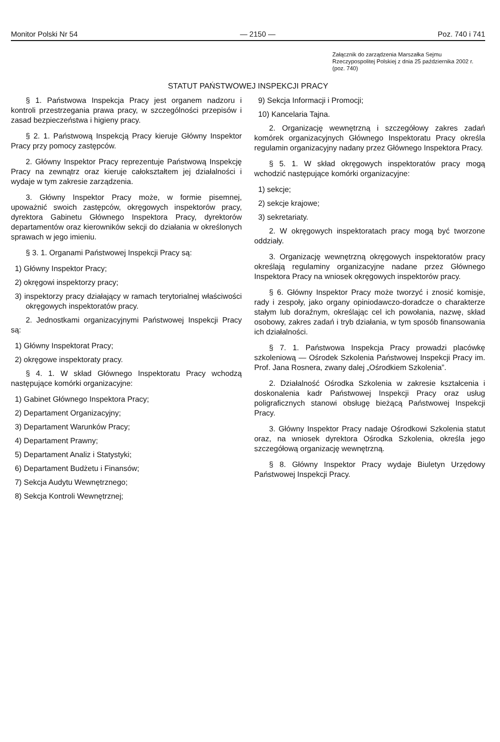Monitor Polski Nr 54 — 2150 — Poz. 740 i 741
Załącznik do zarządzenia Marszałka Sejmu Rzeczypospolitej Polskiej z dnia 25 październi­ka 2002 r. (poz. 740)
STATUT PAŃSTWOWEJ INSPEKCJI PRACY
§ 1. Państwowa Inspekcja Pracy jest organem nadzoru i kontroli przestrzegania prawa pracy, w szczególności przepisów i zasad bezpieczeństwa i higieny pracy.
§ 2. 1. Państwową Inspekcją Pracy kieruje Główny Inspektor Pracy przy pomocy zastępców.
2. Główny Inspektor Pracy reprezentuje Państwową Inspekcję Pracy na zewnątrz oraz kieruje całokształtem jej działalności i wydaje w tym zakresie zarządzenia.
3. Główny Inspektor Pracy może, w formie pisemnej, upoważnić swoich zastępców, okręgowych inspektorów pracy, dyrektora Gabinetu Głównego Inspektora Pracy, dyrektorów departamentów oraz kierowników sekcji do działania w określonych sprawach w jego imieniu.
§ 3. 1. Organami Państwowej Inspekcji Pracy są:
1) Główny Inspektor Pracy;
2) okręgowi inspektorzy pracy;
3) inspektorzy pracy działający w ramach terytorialnej właściwości okręgowych inspektoratów pracy.
2. Jednostkami organizacyjnymi Państwowej Inspekcji Pracy są:
1) Główny Inspektorat Pracy;
2) okręgowe inspektoraty pracy.
§ 4. 1. W skład Głównego Inspektoratu Pracy wchodzą następujące komórki organizacyjne:
1) Gabinet Głównego Inspektora Pracy;
2) Departament Organizacyjny;
3) Departament Warunków Pracy;
4) Departament Prawny;
5) Departament Analiz i Statystyki;
6) Departament Budżetu i Finansów;
7) Sekcja Audytu Wewnętrznego;
8) Sekcja Kontroli Wewnętrznej;
9) Sekcja Informacji i Promocji;
10) Kancelaria Tajna.
2. Organizację wewnętrzną i szczegółowy zakres zadań komórek organizacyjnych Głównego Inspektoratu Pracy określa regulamin organizacyjny nadany przez Głównego Inspektora Pracy.
§ 5. 1. W skład okręgowych inspektoratów pracy mogą wchodzić następujące komórki organizacyjne:
1) sekcje;
2) sekcje krajowe;
3) sekretariaty.
2. W okręgowych inspektoratach pracy mogą być tworzone oddziały.
3. Organizację wewnętrzną okręgowych inspektoratów pracy określają regulaminy organizacyjne nadane przez Głównego Inspektora Pracy na wniosek okręgowych inspektorów pracy.
§ 6. Główny Inspektor Pracy może tworzyć i znosić komisje, rady i zespoły, jako organy opiniodawczo-doradcze o charakterze stałym lub doraźnym, określając cel ich powołania, nazwę, skład osobowy, zakres zadań i tryb działania, w tym sposób finansowania ich działalności.
§ 7. 1. Państwowa Inspekcja Pracy prowadzi placówkę szkoleniową — Ośrodek Szkolenia Państwowej Inspekcji Pracy im. Prof. Jana Rosnera, zwany dalej „Ośrodkiem Szkolenia”.
2. Działalność Ośrodka Szkolenia w zakresie kształcenia i doskonalenia kadr Państwowej Inspekcji Pracy oraz usług poligraficznych stanowi obsługę bieżącą Państwowej Inspekcji Pracy.
3. Główny Inspektor Pracy nadaje Ośrodkowi Szkolenia statut oraz, na wniosek dyrektora Ośrodka Szkolenia, określa jego szczegółową organizację wewnętrzną.
§ 8. Główny Inspektor Pracy wydaje Biuletyn Urzędowy Państwowej Inspekcji Pracy.